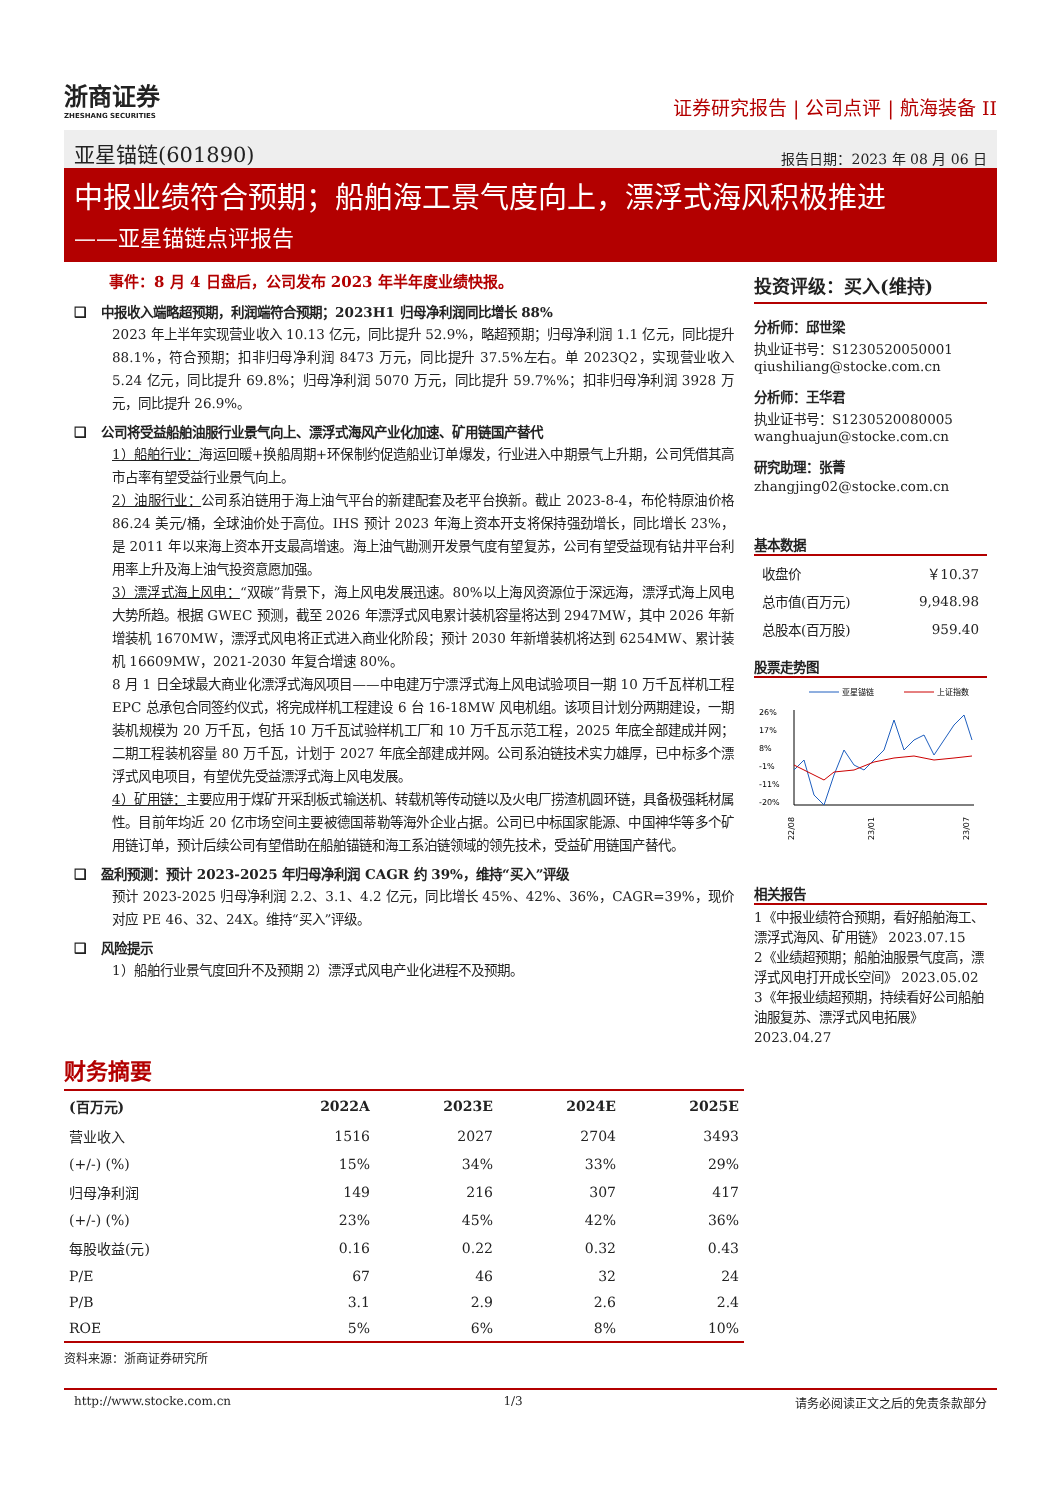浙商证券
ZHESHANG SECURITIES
证券研究报告 | 公司点评 | 航海装备 II
亚星锚链(601890) 报告日期：2023 年 08 月 06 日
中报业绩符合预期；船舶海工景气度向上，漂浮式海风积极推进
——亚星锚链点评报告
事件：8 月 4 日盘后，公司发布 2023 年半年度业绩快报。
❑ 中报收入端略超预期，利润端符合预期；2023H1 归母净利润同比增长 88%
2023 年上半年实现营业收入 10.13 亿元，同比提升 52.9%，略超预期；归母净利润 1.1 亿元，同比提升 88.1%，符合预期；扣非归母净利润 8473 万元，同比提升 37.5%左右。单 2023Q2，实现营业收入 5.24 亿元，同比提升 69.8%；归母净利润 5070 万元，同比提升 59.7%%；扣非归母净利润 3928 万元，同比提升 26.9%。
❑ 公司将受益船舶油服行业景气向上、漂浮式海风产业化加速、矿用链国产替代
1）船舶行业：海运回暖+换船周期+环保制约促造船业订单爆发，行业进入中期景气上升期，公司凭借其高市占率有望受益行业景气向上。
2）油服行业：公司系泊链用于海上油气平台的新建配套及老平台换新。截止 2023-8-4，布伦特原油价格 86.24 美元/桶，全球油价处于高位。IHS 预计 2023 年海上资本开支将保持强劲增长，同比增长 23%，是 2011 年以来海上资本开支最高增速。海上油气勘测开发景气度有望复苏，公司有望受益现有钻井平台利用率上升及海上油气投资意愿加强。
3）漂浮式海上风电：“双碳”背景下，海上风电发展迅速。80%以上海风资源位于深远海，漂浮式海上风电大势所趋。根据 GWEC 预测，截至 2026 年漂浮式风电累计装机容量将达到 2947MW，其中 2026 年新增装机 1670MW，漂浮式风电将正式进入商业化阶段；预计 2030 年新增装机将达到 6254MW、累计装机 16609MW，2021-2030 年复合增速 80%。
8 月 1 日全球最大商业化漂浮式海风项目——中电建万宁漂浮式海上风电试验项目一期 10 万千瓦样机工程 EPC 总承包合同签约仪式，将完成样机工程建设 6 台 16-18MW 风电机组。该项目计划分两期建设，一期装机规模为 20 万千瓦，包括 10 万千瓦试验样机工厂和 10 万千瓦示范工程，2025 年底全部建成并网；二期工程装机容量 80 万千瓦，计划于 2027 年底全部建成并网。公司系泊链技术实力雄厚，已中标多个漂浮式风电项目，有望优先受益漂浮式海上风电发展。
4）矿用链：主要应用于煤矿开采刮板式输送机、转载机等传动链以及火电厂捞渣机圆环链，具备极强耗材属性。目前年均近 20 亿市场空间主要被德国蒂勒等海外企业占据。公司已中标国家能源、中国神华等多个矿用链订单，预计后续公司有望借助在船舶锚链和海工系泊链领域的领先技术，受益矿用链国产替代。
❑ 盈利预测：预计 2023-2025 年归母净利润 CAGR 约 39%，维持“买入”评级
预计 2023-2025 归母净利润 2.2、3.1、4.2 亿元，同比增长 45%、42%、36%，CAGR=39%，现价对应 PE 46、32、24X。维持“买入”评级。
❑ 风险提示
1）船舶行业景气度回升不及预期 2）漂浮式风电产业化进程不及预期。
投资评级：买入(维持)
分析师：邱世梁
执业证书号：S1230520050001
qiushiliang@stocke.com.cn
分析师：王华君
执业证书号：S1230520080005
wanghuajun@stocke.com.cn
研究助理：张菁
zhangjing02@stocke.com.cn
基本数据
| 收盘价 | ￥10.37 |
| 总市值(百万元) | 9,948.98 |
| 总股本(百万股) | 959.40 |
股票走势图
亚星锚链
上证指数
26%
17%
8%
-1%
-11%
-20%
22/08
23/01
23/07
相关报告
1《中报业绩符合预期，看好船舶海工、漂浮式海风、矿用链》 2023.07.15
2《业绩超预期；船舶油服景气度高，漂浮式风电打开成长空间》 2023.05.02
3《年报业绩超预期，持续看好公司船舶油服复苏、漂浮式风电拓展》 2023.04.27
财务摘要
| (百万元) | 2022A | 2023E | 2024E | 2025E |
| --- | --- | --- | --- | --- |
| 营业收入 | 1516 | 2027 | 2704 | 3493 |
| (+/-) (%) | 15% | 34% | 33% | 29% |
| 归母净利润 | 149 | 216 | 307 | 417 |
| (+/-) (%) | 23% | 45% | 42% | 36% |
| 每股收益(元) | 0.16 | 0.22 | 0.32 | 0.43 |
| P/E | 67 | 46 | 32 | 24 |
| P/B | 3.1 | 2.9 | 2.6 | 2.4 |
| ROE | 5% | 6% | 8% | 10% |
资料来源：浙商证券研究所
http://www.stocke.com.cn 1/3 请务必阅读正文之后的免责条款部分